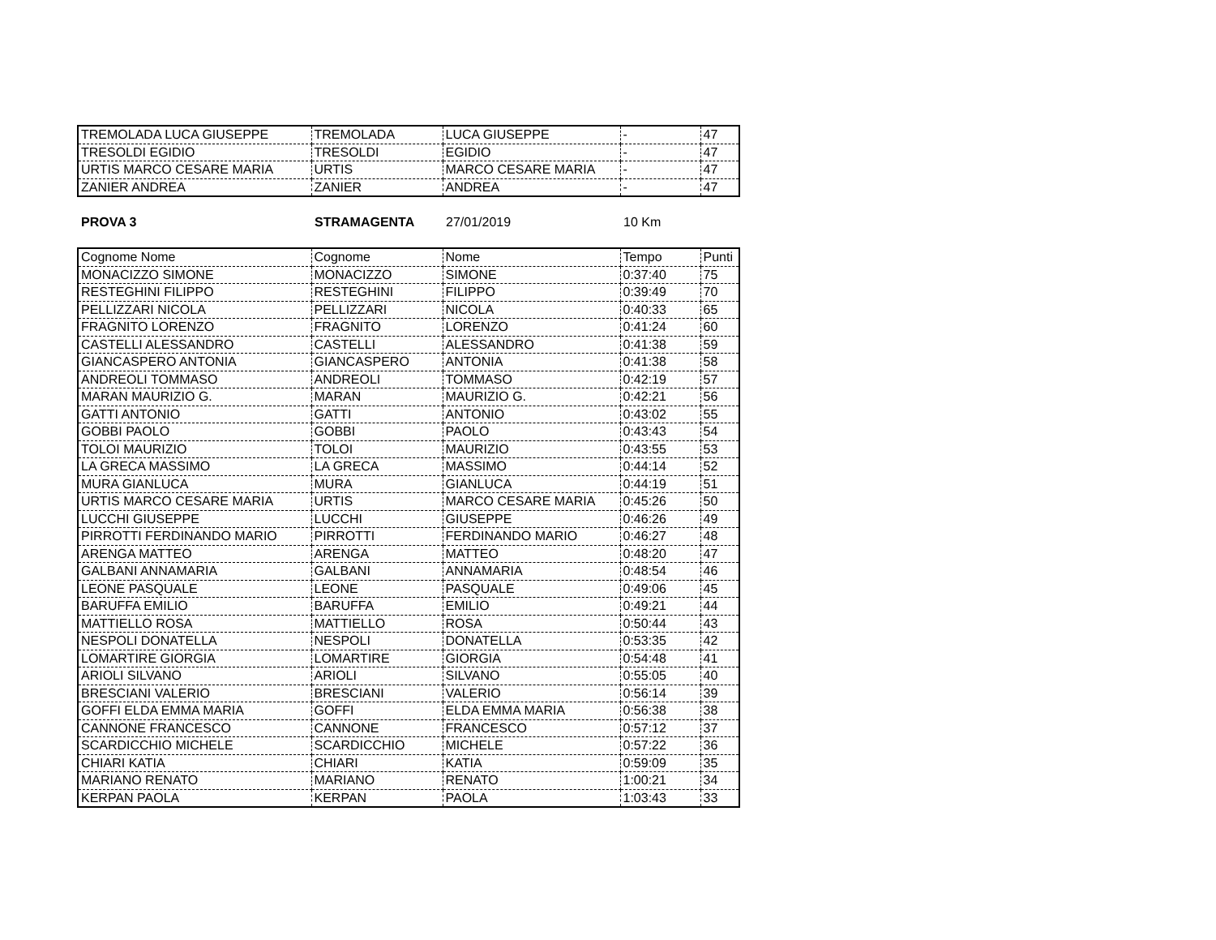| TREMOLADA LUCA GIUSEPPE | TREMOLADA | LUCA GIUSEPPE | - | 47 |
| TRESOLDI EGIDIO | TRESOLDI | EGIDIO | - | 47 |
| URTIS MARCO CESARE MARIA | URTIS | MARCO CESARE MARIA | - | 47 |
| ZANIER ANDREA | ZANIER | ANDREA | - | 47 |
PROVA 3 STRAMAGENTA 27/01/2019 10 Km
| Cognome Nome | Cognome | Nome | Tempo | Punti |
| MONACIZZO SIMONE | MONACIZZO | SIMONE | 0:37:40 | 75 |
| RESTEGHINI FILIPPO | RESTEGHINI | FILIPPO | 0:39:49 | 70 |
| PELLIZZARI NICOLA | PELLIZZARI | NICOLA | 0:40:33 | 65 |
| FRAGNITO LORENZO | FRAGNITO | LORENZO | 0:41:24 | 60 |
| CASTELLI ALESSANDRO | CASTELLI | ALESSANDRO | 0:41:38 | 59 |
| GIANCASPERO ANTONIA | GIANCASPERO | ANTONIA | 0:41:38 | 58 |
| ANDREOLI TOMMASO | ANDREOLI | TOMMASO | 0:42:19 | 57 |
| MARAN MAURIZIO G. | MARAN | MAURIZIO G. | 0:42:21 | 56 |
| GATTI ANTONIO | GATTI | ANTONIO | 0:43:02 | 55 |
| GOBBI PAOLO | GOBBI | PAOLO | 0:43:43 | 54 |
| TOLOI MAURIZIO | TOLOI | MAURIZIO | 0:43:55 | 53 |
| LA GRECA MASSIMO | LA GRECA | MASSIMO | 0:44:14 | 52 |
| MURA GIANLUCA | MURA | GIANLUCA | 0:44:19 | 51 |
| URTIS MARCO CESARE MARIA | URTIS | MARCO CESARE MARIA | 0:45:26 | 50 |
| LUCCHI GIUSEPPE | LUCCHI | GIUSEPPE | 0:46:26 | 49 |
| PIRROTTI FERDINANDO MARIO | PIRROTTI | FERDINANDO MARIO | 0:46:27 | 48 |
| ARENGA MATTEO | ARENGA | MATTEO | 0:48:20 | 47 |
| GALBANI ANNAMARIA | GALBANI | ANNAMARIA | 0:48:54 | 46 |
| LEONE PASQUALE | LEONE | PASQUALE | 0:49:06 | 45 |
| BARUFFA EMILIO | BARUFFA | EMILIO | 0:49:21 | 44 |
| MATTIELLO ROSA | MATTIELLO | ROSA | 0:50:44 | 43 |
| NESPOLI DONATELLA | NESPOLI | DONATELLA | 0:53:35 | 42 |
| LOMARTIRE GIORGIA | LOMARTIRE | GIORGIA | 0:54:48 | 41 |
| ARIOLI SILVANO | ARIOLI | SILVANO | 0:55:05 | 40 |
| BRESCIANI VALERIO | BRESCIANI | VALERIO | 0:56:14 | 39 |
| GOFFI ELDA EMMA MARIA | GOFFI | ELDA EMMA MARIA | 0:56:38 | 38 |
| CANNONE FRANCESCO | CANNONE | FRANCESCO | 0:57:12 | 37 |
| SCARDICCHIO MICHELE | SCARDICCHIO | MICHELE | 0:57:22 | 36 |
| CHIARI KATIA | CHIARI | KATIA | 0:59:09 | 35 |
| MARIANO RENATO | MARIANO | RENATO | 1:00:21 | 34 |
| KERPAN PAOLA | KERPAN | PAOLA | 1:03:43 | 33 |